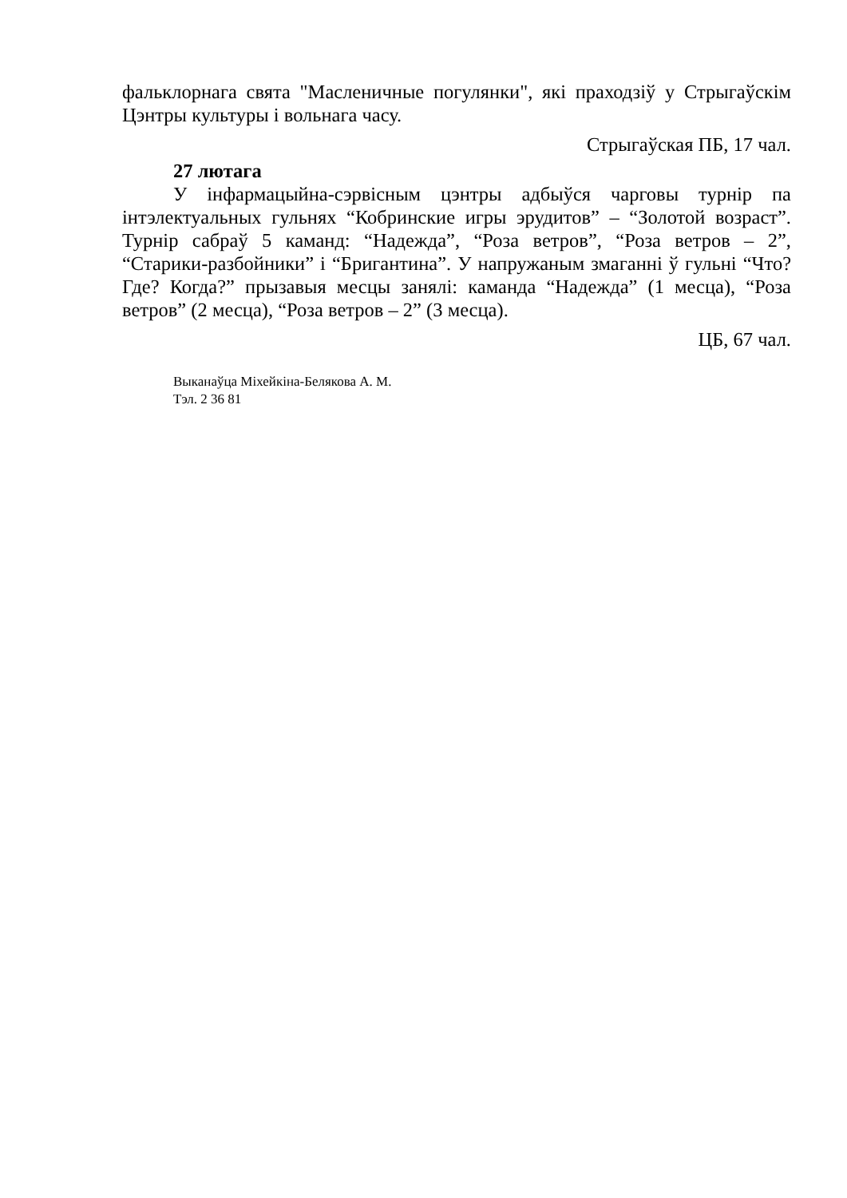фальклорнага свята "Масленичные погулянки", які праходзіў у Стрыгаўскім Цэнтры культуры і вольнага часу.
Стрыгаўская ПБ, 17 чал.
27 лютага
У інфармацыйна-сэрвісным цэнтры адбыўся чарговы турнір па інтэлектуальных гульнях “Кобринские игры эрудитов” – “Золотой возраст”. Турнір сабраў 5 каманд: “Надежда”, “Роза ветров”, “Роза ветров – 2”, “Старики-разбойники” і “Бригантина”. У напружаным змаганні ў гульні “Что? Где? Когда?” прызавыя месцы занялі: каманда “Надежда” (1 месца), “Роза ветров” (2 месца), “Роза ветров – 2” (3 месца).
ЦБ, 67 чал.
Выканаўца Міхейкіна-Белякова А. М.
Тэл. 2 36 81